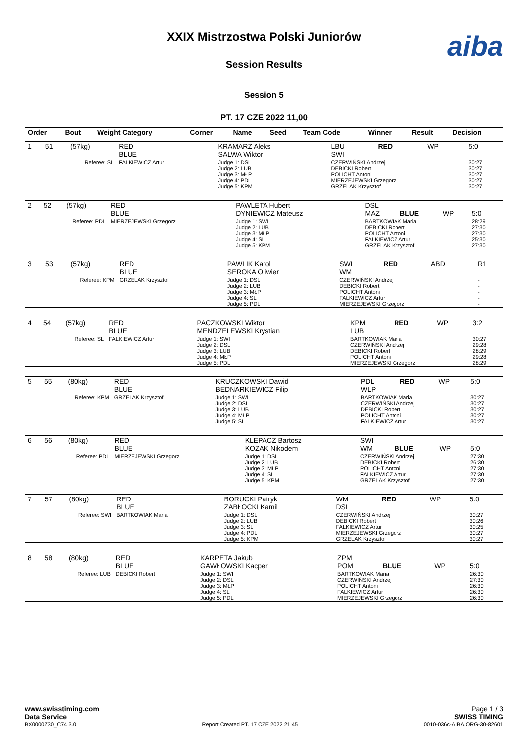aiba
XXIX Mistrzostwa Polski Juniorów
Session Results
Session 5
PT. 17 CZE 2022 11,00
| Order | Bout | Weight Category | Corner | Name | Seed | Team Code | Winner | Result | Decision |
| --- | --- | --- | --- | --- | --- | --- | --- | --- | --- |
| 1 | 51 | (57kg) | RED BLUE | KRAMARZ Aleks SALWA Wiktor | LBU SWI | RED | WP | 5:0 |
| Referee: SL | | | FALKIEWICZ Artur | Judge 1: DSL Judge 2: LUB Judge 3: MŁP Judge 4: PDL Judge 5: KPM | CZERWIŃSKI Andrzej DEBICKI Robert POLICHT Antoni MIERZEJEWSKI Grzegorz GRZELAK Krzysztof | | | 30:27 30:27 30:27 30:27 30:27 |
| 2 | 52 | (57kg) | RED BLUE | PAWLETA Hubert DYNIEWICZ Mateusz | DSL MAZ | BLUE | WP | 5:0 |
| Referee: PDL | | | MIERZEJEWSKI Grzegorz | Judge 1: SWI Judge 2: LUB Judge 3: MŁP Judge 4: SL Judge 5: KPM | BARTKOWIAK Maria DEBICKI Robert POLICHT Antoni FALKIEWICZ Artur GRZELAK Krzysztof | | | 28:29 27:30 27:30 25:30 27:30 |
| 3 | 53 | (57kg) | RED BLUE | PAWLIK Karol SEROKA Oliwier | SWI WM | RED | ABD | R1 |
| Referee: KPM | | | GRZELAK Krzysztof | Judge 1: DSL Judge 2: LUB Judge 3: MŁP Judge 4: SL Judge 5: PDL | CZERWIŃSKI Andrzej DEBICKI Robert POLICHT Antoni FALKIEWICZ Artur MIERZEJEWSKI Grzegorz | | | - - - - - |
| 4 | 54 | (57kg) | RED BLUE | PACZKOWSKI Wiktor MENDZELEWSKI Krystian | KPM LUB | RED | WP | 3:2 |
| Referee: SL | | | FALKIEWICZ Artur | Judge 1: SWI Judge 2: DSL Judge 3: LUB Judge 4: MŁP Judge 5: PDL | BARTKOWIAK Maria CZERWIŃSKI Andrzej DEBICKI Robert POLICHT Antoni MIERZEJEWSKI Grzegorz | | | 30:27 29:28 28:29 29:28 28:29 |
| 5 | 55 | (80kg) | RED BLUE | KRUCZKOWSKI Dawid BEDNARKIEWICZ Filip | PDL WLP | RED | WP | 5:0 |
| Referee: KPM | | | GRZELAK Krzysztof | Judge 1: SWI Judge 2: DSL Judge 3: LUB Judge 4: MŁP Judge 5: SL | BARTKOWIAK Maria CZERWIŃSKI Andrzej DEBICKI Robert POLICHT Antoni FALKIEWICZ Artur | | | 30:27 30:27 30:27 30:27 30:27 |
| 6 | 56 | (80kg) | RED BLUE | KLEPACZ Bartosz KOZAK Nikodem | SWI WM | BLUE | WP | 5:0 |
| Referee: PDL | | | MIERZEJEWSKI Grzegorz | Judge 1: DSL Judge 2: LUB Judge 3: MŁP Judge 4: SL Judge 5: KPM | CZERWIŃSKI Andrzej DEBICKI Robert POLICHT Antoni FALKIEWICZ Artur GRZELAK Krzysztof | | | 27:30 26:30 27:30 27:30 27:30 |
| 7 | 57 | (80kg) | RED BLUE | BORUCKI Patryk ZABŁOCKI Kamil | WM DSL | RED | WP | 5:0 |
| Referee: SWI | | | BARTKOWIAK Maria | Judge 1: DSL Judge 2: LUB Judge 3: SL Judge 4: PDL Judge 5: KPM | CZERWIŃSKI Andrzej DEBICKI Robert FALKIEWICZ Artur MIERZEJEWSKI Grzegorz GRZELAK Krzysztof | | | 30:27 30:26 30:25 30:27 30:27 |
| 8 | 58 | (80kg) | RED BLUE | KARPETA Jakub GAWŁOWSKI Kacper | ZPM POM | BLUE | WP | 5:0 |
| Referee: LUB | | | DEBICKI Robert | Judge 1: SWI Judge 2: DSL Judge 3: MŁP Judge 4: SL Judge 5: PDL | BARTKOWIAK Maria CZERWIŃSKI Andrzej POLICHT Antoni FALKIEWICZ Artur MIERZEJEWSKI Grzegorz | | | 26:30 27:30 26:30 26:30 26:30 |
www.swisstiming.com
Data Service Page 1 / 3
SWISS TIMING
BX0000Z30_C74 3.0 Report Created PT. 17 CZE 2022 21:45 0010-036c-AIBA.ORG-30-82601